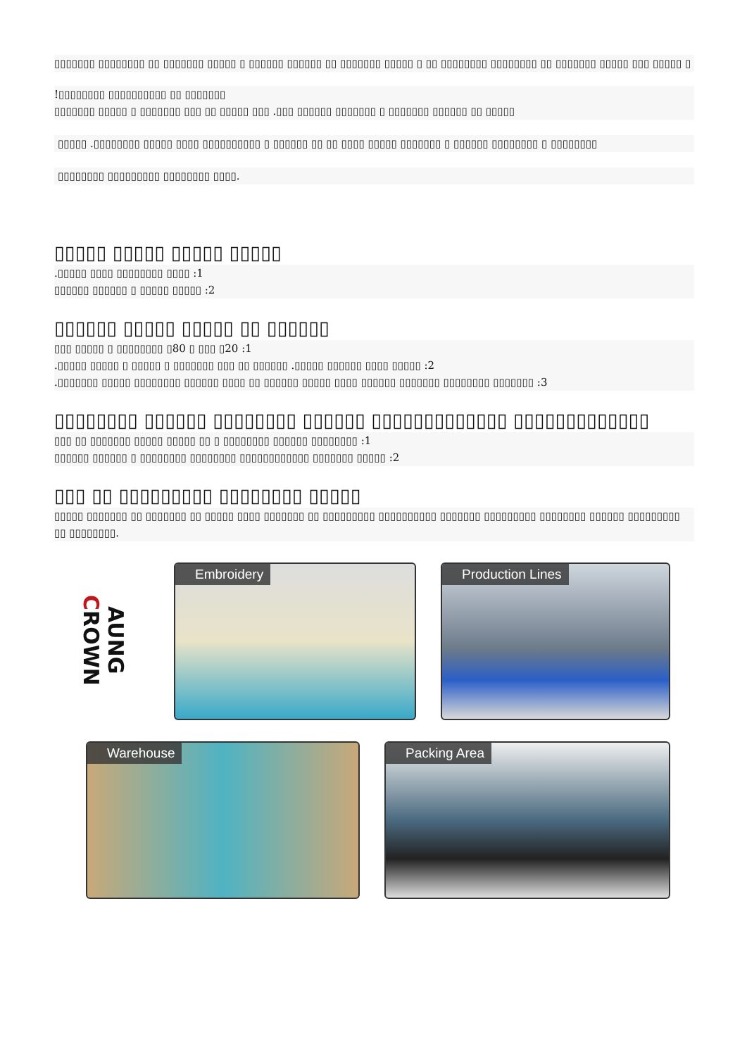▯▯▯▯▯▯▯ ▯▯▯▯▯▯▯▯ ▯▯ ▯▯▯▯▯▯▯ ▯▯▯▯▯ ▯ ▯▯▯▯▯▯ ▯▯▯▯▯▯ ▯▯ ▯▯▯▯▯▯▯ ▯▯▯▯▯ ▯ ▯▯ ▯▯▯▯▯▯▯▯ ▯▯▯▯▯▯▯▯ ▯▯ ▯▯▯▯▯▯▯ ▯▯▯▯▯ ▯▯▯ ▯▯▯▯▯ ▯
!▯▯▯▯▯▯▯▯ ▯▯▯▯▯▯▯▯▯▯ ▯▯ ▯▯▯▯▯▯▯
▯▯▯▯▯▯▯ ▯▯▯▯▯ ▯ ▯▯▯▯▯▯▯ ▯▯▯ ▯▯ ▯▯▯▯▯ ▯▯▯ .▯▯▯ ▯▯▯▯▯▯ ▯▯▯▯▯▯▯ ▯ ▯▯▯▯▯▯▯ ▯▯▯▯▯▯ ▯▯ ▯▯▯▯▯
▯▯▯▯▯ .▯▯▯▯▯▯▯▯ ▯▯▯▯▯ ▯▯▯▯ ▯▯▯▯▯▯▯▯▯▯ ▯ ▯▯▯▯▯▯ ▯▯ ▯▯ ▯▯▯▯ ▯▯▯▯▯ ▯▯▯▯▯▯▯ ▯ ▯▯▯▯▯▯ ▯▯▯▯▯▯▯▯ ▯ ▯▯▯▯▯▯▯▯
▯▯▯▯▯▯▯▯ ▯▯▯▯▯▯▯▯▯ ▯▯▯▯▯▯▯▯ ▯▯▯▯.
▯▯▯▯▯ ▯▯▯▯▯ ▯▯▯▯▯ ▯▯▯▯▯
.▯▯▯▯▯ ▯▯▯▯ ▯▯▯▯▯▯▯▯ ▯▯▯▯ :1
▯▯▯▯▯▯ ▯▯▯▯▯▯ ▯ ▯▯▯▯▯ ▯▯▯▯▯ :2
▯▯▯▯▯▯ ▯▯▯▯▯ ▯▯▯▯▯ ▯▯ ▯▯▯▯▯▯
▯▯▯ ▯▯▯▯▯ ▯ ▯▯▯▯▯▯▯▯ ▯80 ▯ ▯▯▯ ▯20 :1
.▯▯▯▯▯ ▯▯▯▯▯ ▯ ▯▯▯▯▯ ▯ ▯▯▯▯▯▯▯ ▯▯▯ ▯▯ ▯▯▯▯▯▯ .▯▯▯▯▯ ▯▯▯▯▯▯ ▯▯▯▯ ▯▯▯▯▯ :2
.▯▯▯▯▯▯▯ ▯▯▯▯▯ ▯▯▯▯▯▯▯▯ ▯▯▯▯▯▯ ▯▯▯▯ ▯▯ ▯▯▯▯▯▯ ▯▯▯▯▯ ▯▯▯▯ ▯▯▯▯▯▯ ▯▯▯▯▯▯▯ ▯▯▯▯▯▯▯▯ ▯▯▯▯▯▯▯ :3
▯▯▯▯▯▯▯▯ ▯▯▯▯▯▯ ▯▯▯▯▯▯▯▯ ▯▯▯▯▯▯ ▯▯▯▯▯▯▯▯▯▯▯▯▯ ▯▯▯▯▯▯▯▯▯▯▯▯▯
▯▯▯ ▯▯ ▯▯▯▯▯▯▯ ▯▯▯▯▯ ▯▯▯▯▯ ▯▯ ▯ ▯▯▯▯▯▯▯▯ ▯▯▯▯▯▯ ▯▯▯▯▯▯▯▯ :1
▯▯▯▯▯▯ ▯▯▯▯▯▯ ▯ ▯▯▯▯▯▯▯▯ ▯▯▯▯▯▯▯▯ ▯▯▯▯▯▯▯▯▯▯▯▯ ▯▯▯▯▯▯▯ ▯▯▯▯▯ :2
▯▯▯ ▯▯ ▯▯▯▯▯▯▯▯▯ ▯▯▯▯▯▯▯▯ ▯▯▯▯▯
▯▯▯▯▯ ▯▯▯▯▯▯▯ ▯▯ ▯▯▯▯▯▯▯ ▯▯ ▯▯▯▯▯ ▯▯▯▯ ▯▯▯▯▯▯▯ ▯▯ ▯▯▯▯▯▯▯▯▯ ▯▯▯▯▯▯▯▯▯▯ ▯▯▯▯▯▯▯ ▯▯▯▯▯▯▯▯▯ ▯▯▯▯▯▯▯▯ ▯▯▯▯▯▯ ▯▯▯▯▯▯▯▯▯ ▯▯ ▯▯▯▯▯▯▯▯.
AUNG CROWN
Embroidery Production Lines
Warehouse Packing Area